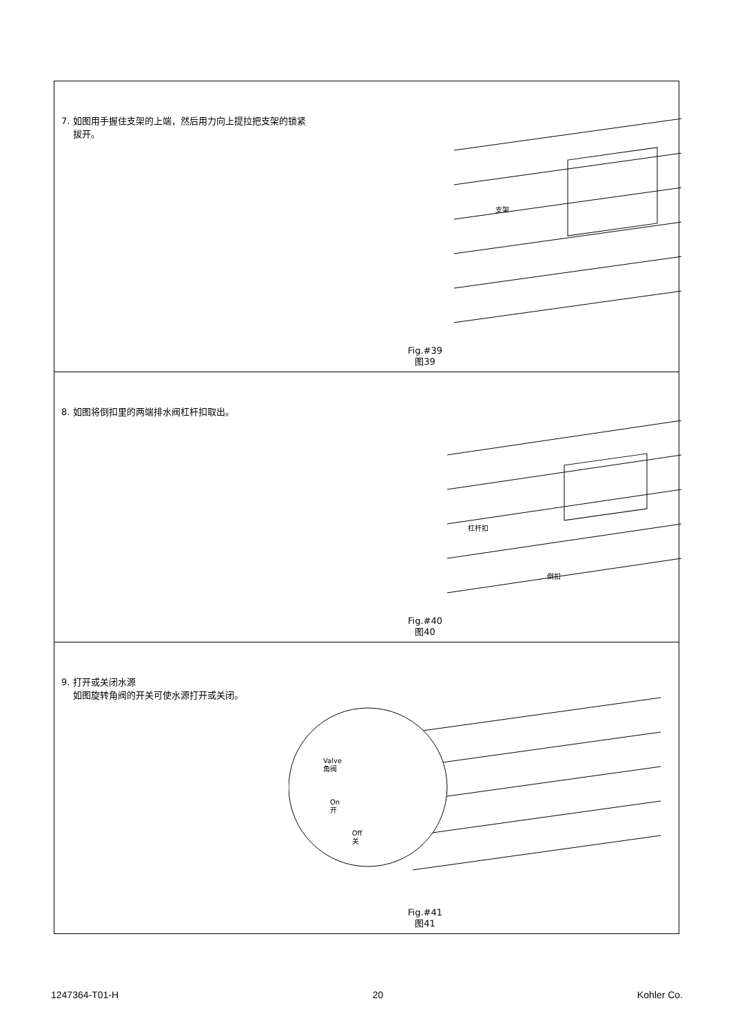7. 如图用手握住支架的上端，然后用力向上提拉把支架的锁紧
拔开。
支架
Fig.#39
图39
8. 如图将倒扣里的两端排水阀杠杆扣取出。
杠杆扣
倒扣
Fig.#40
图40
9. 打开或关闭水源
如图旋转角阀的开关可使水源打开或关闭。
Valve
角阀
On
开
Off
关
Fig.#41
图41
1247364-T01-H 20 Kohler Co.